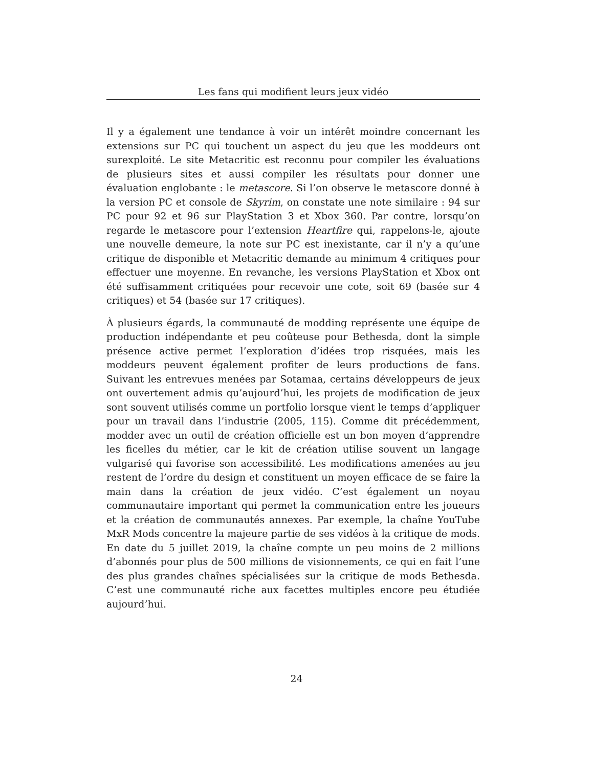Les fans qui modifient leurs jeux vidéo
Il y a également une tendance à voir un intérêt moindre concernant les extensions sur PC qui touchent un aspect du jeu que les moddeurs ont surexploité. Le site Metacritic est reconnu pour compiler les évaluations de plusieurs sites et aussi compiler les résultats pour donner une évaluation englobante : le metascore. Si l’on observe le metascore donné à la version PC et console de Skyrim, on constate une note similaire : 94 sur PC pour 92 et 96 sur PlayStation 3 et Xbox 360. Par contre, lorsqu’on regarde le metascore pour l’extension Heartfire qui, rappelons-le, ajoute une nouvelle demeure, la note sur PC est inexistante, car il n’y a qu’une critique de disponible et Metacritic demande au minimum 4 critiques pour effectuer une moyenne. En revanche, les versions PlayStation et Xbox ont été suffisamment critiquées pour recevoir une cote, soit 69 (basée sur 4 critiques) et 54 (basée sur 17 critiques).
À plusieurs égards, la communauté de modding représente une équipe de production indépendante et peu coûteuse pour Bethesda, dont la simple présence active permet l’exploration d’idées trop risquées, mais les moddeurs peuvent également profiter de leurs productions de fans. Suivant les entrevues menées par Sotamaa, certains développeurs de jeux ont ouvertement admis qu’aujourd’hui, les projets de modification de jeux sont souvent utilisés comme un portfolio lorsque vient le temps d’appliquer pour un travail dans l’industrie (2005, 115). Comme dit précédemment, modder avec un outil de création officielle est un bon moyen d’apprendre les ficelles du métier, car le kit de création utilise souvent un langage vulgarisé qui favorise son accessibilité. Les modifications amenées au jeu restent de l’ordre du design et constituent un moyen efficace de se faire la main dans la création de jeux vidéo. C’est également un noyau communautaire important qui permet la communication entre les joueurs et la création de communautés annexes. Par exemple, la chaîne YouTube MxR Mods concentre la majeure partie de ses vidéos à la critique de mods. En date du 5 juillet 2019, la chaîne compte un peu moins de 2 millions d’abonnés pour plus de 500 millions de visionnements, ce qui en fait l’une des plus grandes chaînes spécialisées sur la critique de mods Bethesda. C’est une communauté riche aux facettes multiples encore peu étudiée aujourd’hui.
24